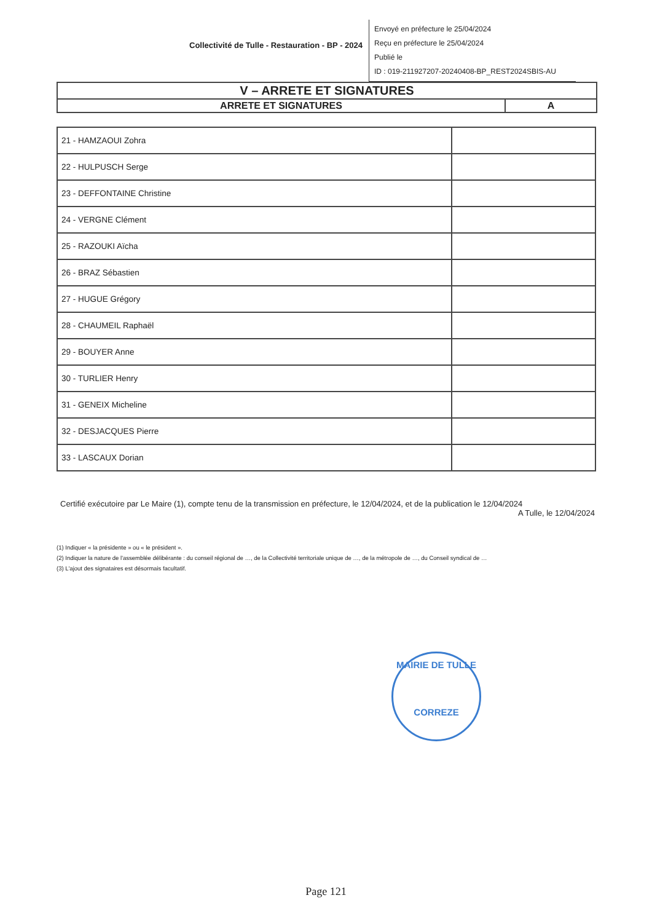Collectivité de Tulle - Restauration - BP - 2024
Envoyé en préfecture le 25/04/2024
Reçu en préfecture le 25/04/2024
Publié le
ID : 019-211927207-20240408-BP_REST2024SBIS-AU
| V – ARRETE ET SIGNATURES | |
| ARRETE ET SIGNATURES | A |
| 21 - HAMZAOUI Zohra | |
| 22 - HULPUSCH Serge | |
| 23 - DEFFONTAINE Christine | |
| 24 - VERGNE Clément | |
| 25 - RAZOUKI Aïcha | |
| 26 - BRAZ Sébastien | |
| 27 - HUGUE Grégory | |
| 28 - CHAUMEIL Raphaël | |
| 29 - BOUYER Anne | |
| 30 - TURLIER Henry | |
| 31 - GENEIX Micheline | |
| 32 - DESJACQUES Pierre | |
| 33 - LASCAUX Dorian | |
Certifié exécutoire par Le Maire (1), compte tenu de la transmission en préfecture, le 12/04/2024, et de la publication le 12/04/2024
A Tulle, le 12/04/2024
(1) Indiquer « la présidente » ou « le président ».
(2) Indiquer la nature de l'assemblée délibérante : du conseil régional de …, de la Collectivité territoriale unique de …, de la métropole de …, du Conseil syndical de …
(3) L'ajout des signataires est désormais facultatif.
MAIRIE DE TULLE
CORREZE
Page 121